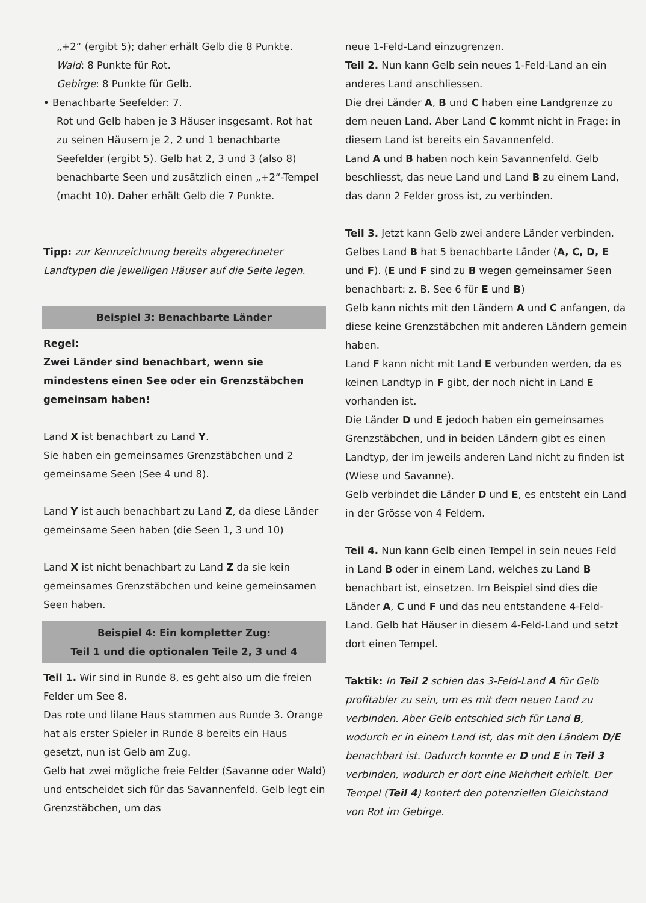„+2“ (ergibt 5); daher erhält Gelb die 8 Punkte.
Wald: 8 Punkte für Rot.
Gebirge: 8 Punkte für Gelb.
• Benachbarte Seefelder: 7.
Rot und Gelb haben je 3 Häuser insgesamt. Rot hat zu seinen Häusern je 2, 2 und 1 benachbarte Seefelder (ergibt 5). Gelb hat 2, 3 und 3 (also 8) benachbarte Seen und zusätzlich einen „+2“-Tempel (macht 10). Daher erhält Gelb die 7 Punkte.
Tipp: zur Kennzeichnung bereits abgerechneter Landtypen die jeweiligen Häuser auf die Seite legen.
Beispiel 3: Benachbarte Länder
Regel:
Zwei Länder sind benachbart, wenn sie mindestens einen See oder ein Grenzstäbchen gemeinsam haben!
Land X ist benachbart zu Land Y.
Sie haben ein gemeinsames Grenzstäbchen und 2 gemeinsame Seen (See 4 und 8).
Land Y ist auch benachbart zu Land Z, da diese Länder gemeinsame Seen haben (die Seen 1, 3 und 10)
Land X ist nicht benachbart zu Land Z da sie kein gemeinsames Grenzstäbchen und keine gemeinsamen Seen haben.
Beispiel 4: Ein kompletter Zug:
Teil 1 und die optionalen Teile 2, 3 und 4
Teil 1. Wir sind in Runde 8, es geht also um die freien Felder um See 8.
Das rote und lilane Haus stammen aus Runde 3. Orange hat als erster Spieler in Runde 8 bereits ein Haus gesetzt, nun ist Gelb am Zug.
Gelb hat zwei mögliche freie Felder (Savanne oder Wald) und entscheidet sich für das Savannenfeld. Gelb legt ein Grenzstäbchen, um das
neue 1-Feld-Land einzugrenzen.
Teil 2. Nun kann Gelb sein neues 1-Feld-Land an ein anderes Land anschliessen.
Die drei Länder A, B und C haben eine Landgrenze zu dem neuen Land. Aber Land C kommt nicht in Frage: in diesem Land ist bereits ein Savannenfeld.
Land A und B haben noch kein Savannenfeld. Gelb beschliesst, das neue Land und Land B zu einem Land, das dann 2 Felder gross ist, zu verbinden.
Teil 3. Jetzt kann Gelb zwei andere Länder verbinden.
Gelbes Land B hat 5 benachbarte Länder (A, C, D, E und F). (E und F sind zu B wegen gemeinsamer Seen benachbart: z. B. See 6 für E und B)
Gelb kann nichts mit den Ländern A und C anfangen, da diese keine Grenzstäbchen mit anderen Ländern gemein haben.
Land F kann nicht mit Land E verbunden werden, da es keinen Landtyp in F gibt, der noch nicht in Land E vorhanden ist.
Die Länder D und E jedoch haben ein gemeinsames Grenzstäbchen, und in beiden Ländern gibt es einen Landtyp, der im jeweils anderen Land nicht zu finden ist (Wiese und Savanne).
Gelb verbindet die Länder D und E, es entsteht ein Land in der Grösse von 4 Feldern.
Teil 4. Nun kann Gelb einen Tempel in sein neues Feld in Land B oder in einem Land, welches zu Land B benachbart ist, einsetzen. Im Beispiel sind dies die Länder A, C und F und das neu entstandene 4-Feld-Land. Gelb hat Häuser in diesem 4-Feld-Land und setzt dort einen Tempel.
Taktik: In Teil 2 schien das 3-Feld-Land A für Gelb profitabler zu sein, um es mit dem neuen Land zu verbinden. Aber Gelb entschied sich für Land B, wodurch er in einem Land ist, das mit den Ländern D/E benachbart ist. Dadurch konnte er D und E in Teil 3 verbinden, wodurch er dort eine Mehrheit erhielt. Der Tempel (Teil 4) kontert den potenziellen Gleichstand von Rot im Gebirge.